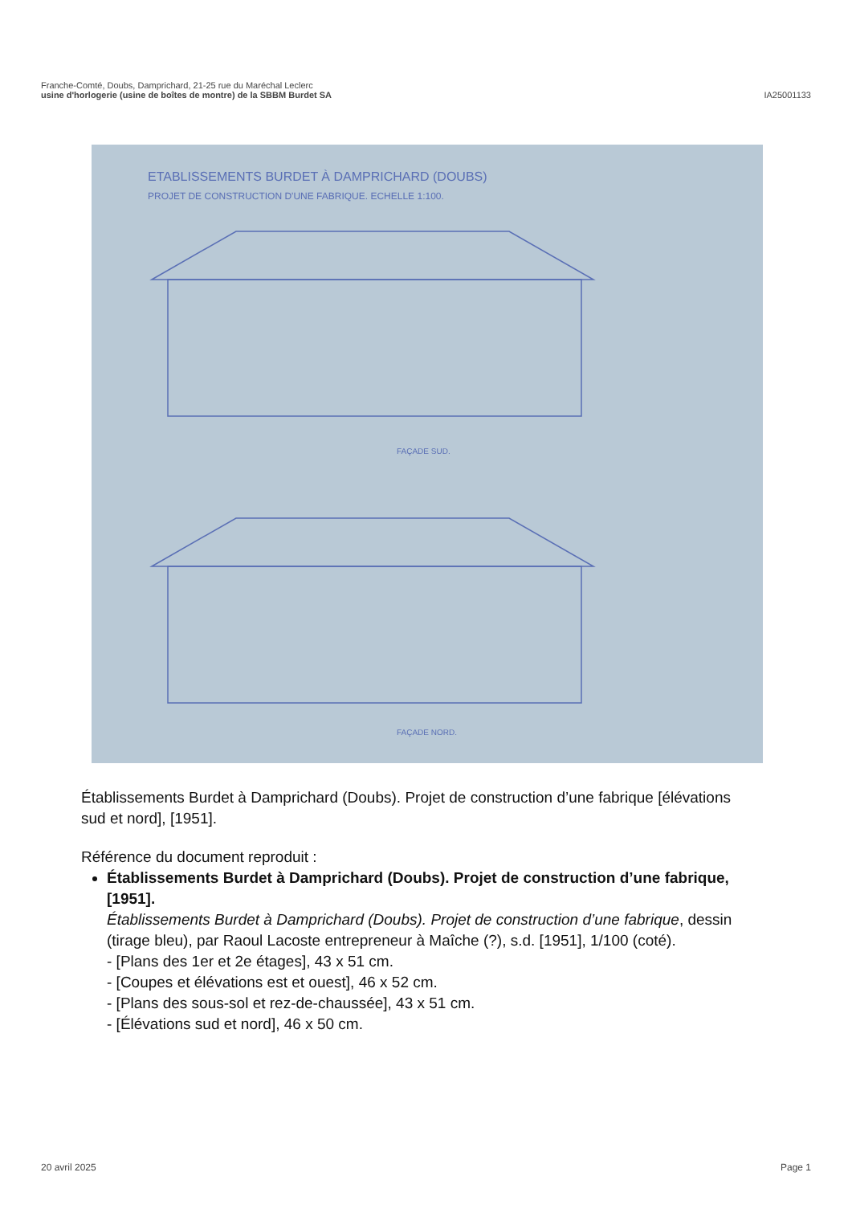Franche-Comté, Doubs, Damprichard, 21-25 rue du Maréchal Leclerc
usine d'horlogerie (usine de boîtes de montre) de la SBBM Burdet SA
IA25001133
ETABLISSEMENTS BURDET À DAMPRICHARD (DOUBS)
PROJET DE CONSTRUCTION D'UNE FABRIQUE. ECHELLE 1:100.
FAÇADE SUD.
FAÇADE NORD.
Établissements Burdet à Damprichard (Doubs). Projet de construction d’une fabrique [élévations sud et nord], [1951].
Référence du document reproduit :
Établissements Burdet à Damprichard (Doubs). Projet de construction d’une fabrique, [1951].
Établissements Burdet à Damprichard (Doubs). Projet de construction d’une fabrique, dessin (tirage bleu), par Raoul Lacoste entrepreneur à Maîche (?), s.d. [1951], 1/100 (coté).
- [Plans des 1er et 2e étages], 43 x 51 cm.
- [Coupes et élévations est et ouest], 46 x 52 cm.
- [Plans des sous-sol et rez-de-chaussée], 43 x 51 cm.
- [Élévations sud et nord], 46 x 50 cm.
20 avril 2025 Page 1